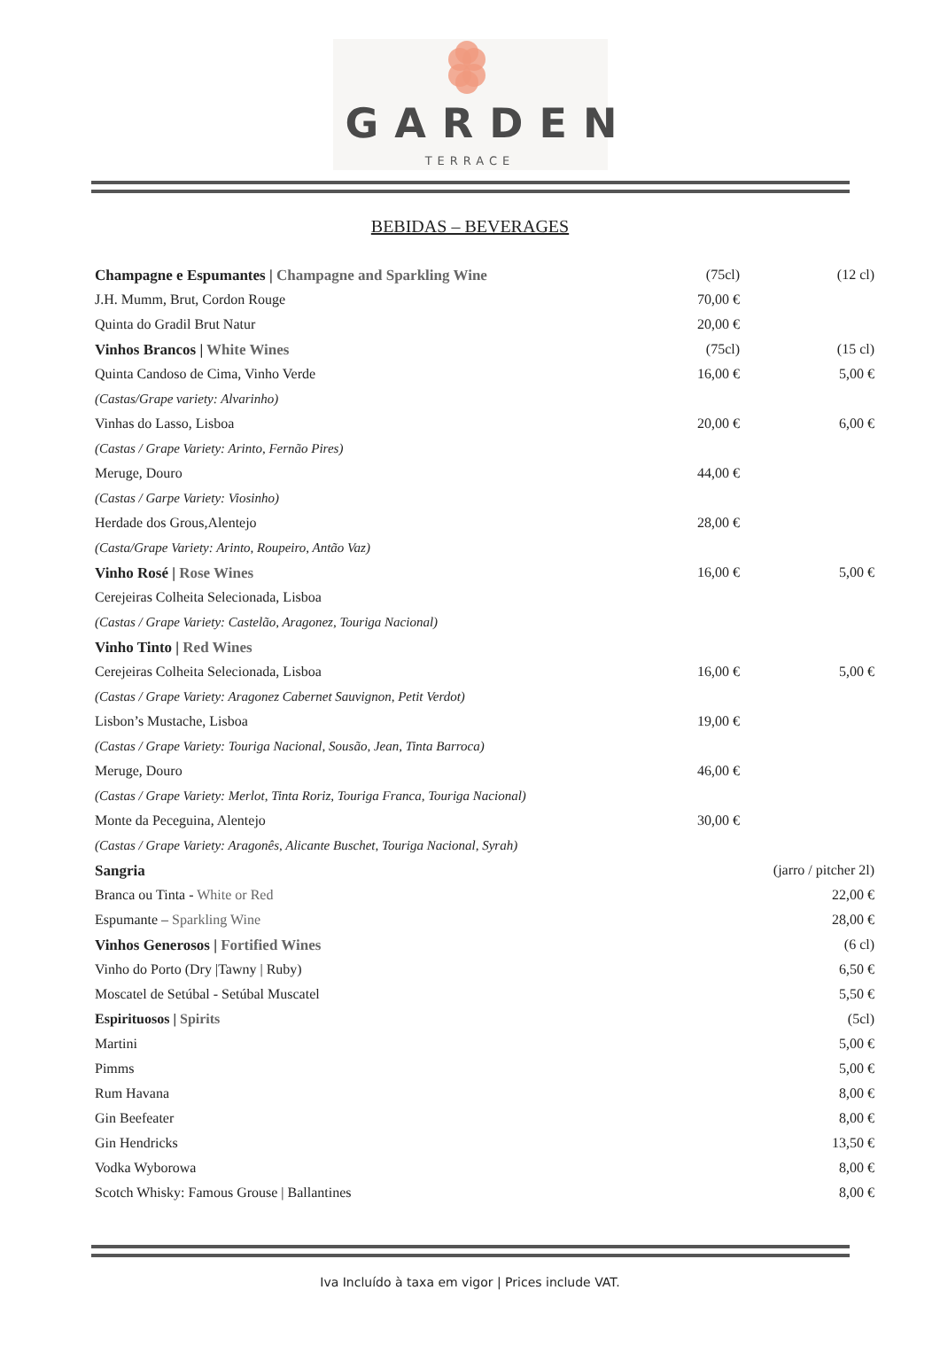GARDEN
TERRACE
BEBIDAS – BEVERAGES
| Champagne e Espumantes / Champagne and Sparkling Wine | (75cl) | (12 cl) |
| J.H. Mumm, Brut, Cordon Rouge | 70,00 € | |
| Quinta do Gradil Brut Natur | 20,00 € | |
| Vinhos Brancos / White Wines | (75cl) | (15 cl) |
| Quinta Candoso de Cima, Vinho Verde | 16,00 € | 5,00 € |
| (Castas/Grape variety: Alvarinho) | | |
| Vinhas do Lasso, Lisboa | 20,00 € | 6,00 € |
| (Castas / Grape Variety: Arinto, Fernão Pires) | | |
| Meruge, Douro | 44,00 € | |
| (Castas / Garpe Variety: Viosinho) | | |
| Herdade dos Grous,Alentejo | 28,00 € | |
| (Casta/Grape Variety: Arinto, Roupeiro, Antão Vaz) | | |
| Vinho Rosé / Rose Wines | 16,00 € | 5,00 € |
| Cerejeiras Colheita Selecionada, Lisboa | | |
| (Castas / Grape Variety: Castelão, Aragonez, Touriga Nacional) | | |
| Vinho Tinto / Red Wines | | |
| Cerejeiras Colheita Selecionada, Lisboa | 16,00 € | 5,00 € |
| (Castas / Grape Variety: Aragonez Cabernet Sauvignon, Petit Verdot) | | |
| Lisbon’s Mustache, Lisboa | 19,00 € | |
| (Castas / Grape Variety: Touriga Nacional, Sousão, Jean, Tinta Barroca) | | |
| Meruge, Douro | 46,00 € | |
| (Castas / Grape Variety: Merlot, Tinta Roriz, Touriga Franca, Touriga Nacional) | | |
| Monte da Peceguina, Alentejo | 30,00 € | |
| (Castas / Grape Variety: Aragonês, Alicante Buschet, Touriga Nacional, Syrah) | | |
| Sangria | | (jarro / pitcher 2l) |
| Branca ou Tinta - White or Red | | 22,00 € |
| Espumante – Sparkling Wine | | 28,00 € |
| Vinhos Generosos / Fortified Wines | | (6 cl) |
| Vinho do Porto (Dry /Tawny / Ruby) | | 6,50 € |
| Moscatel de Setúbal - Setúbal Muscatel | | 5,50 € |
| Espirituosos / Spirits | | (5cl) |
| Martini | | 5,00 € |
| Pimms | | 5,00 € |
| Rum Havana | | 8,00 € |
| Gin Beefeater | | 8,00 € |
| Gin Hendricks | | 13,50 € |
| Vodka Wyborowa | | 8,00 € |
| Scotch Whisky: Famous Grouse / Ballantines | | 8,00 € |
Iva Incluído à taxa em vigor | Prices include VAT.